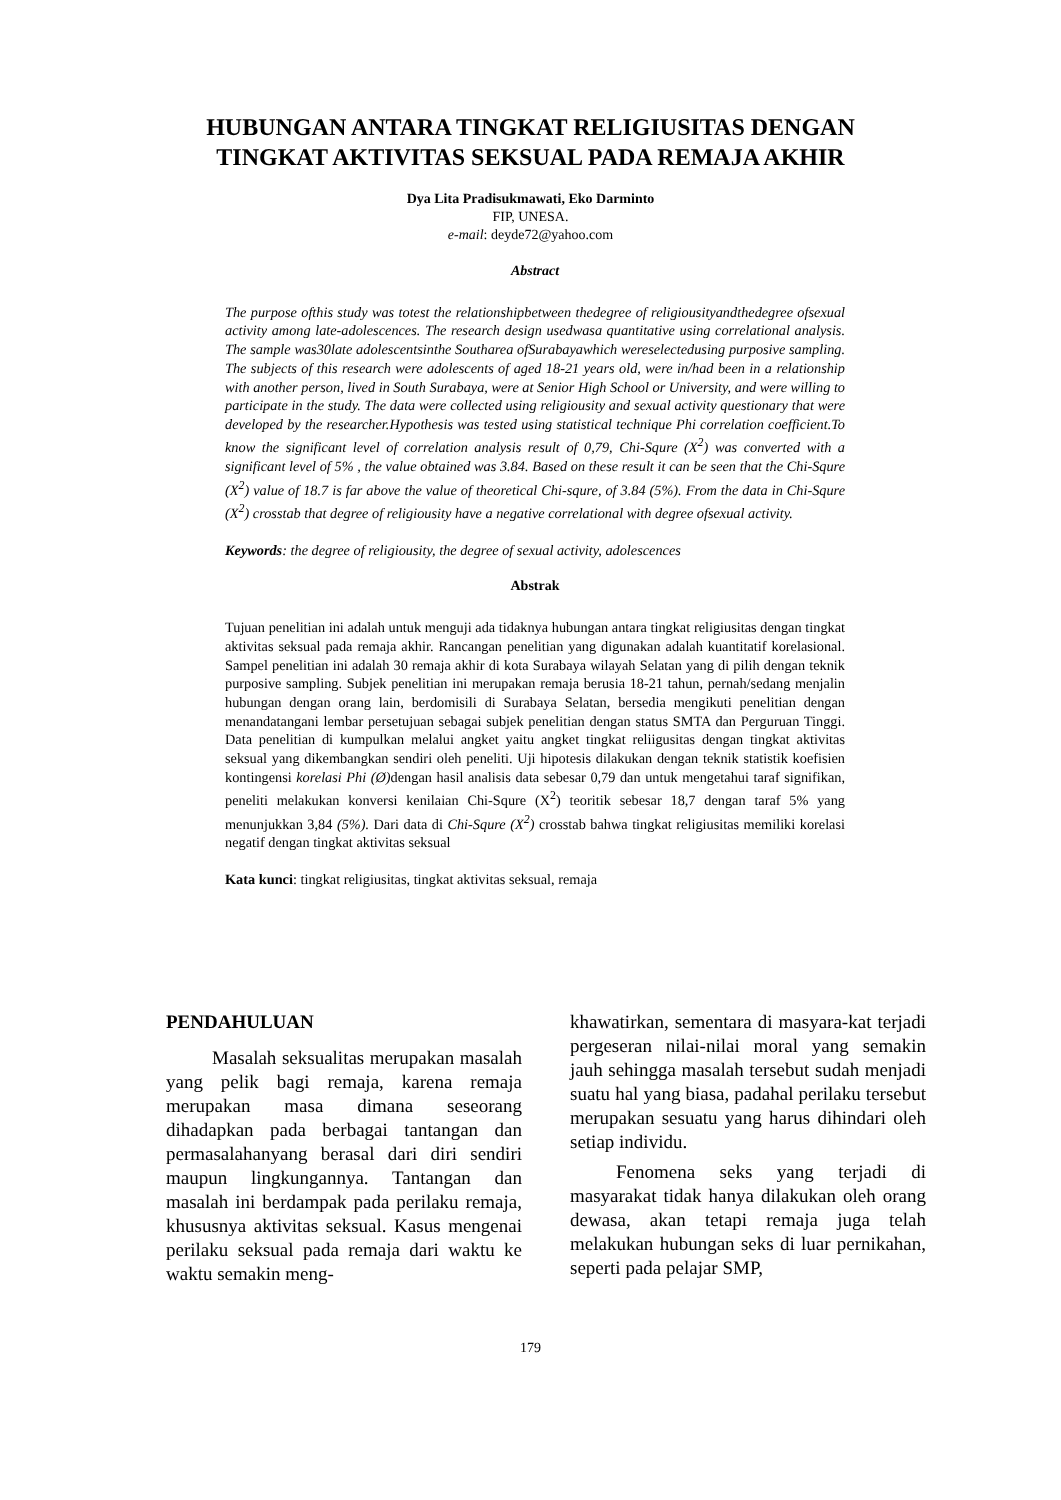HUBUNGAN ANTARA TINGKAT RELIGIUSITAS DENGAN
TINGKAT AKTIVITAS SEKSUAL PADA REMAJA AKHIR
Dya Lita Pradisukmawati, Eko Darminto
FIP, UNESA.
e-mail: deyde72@yahoo.com
Abstract
The purpose ofthis study was totest the relationshipbetween thedegree of religiousityandthedegree ofsexual activity among late-adolescences. The research design usedwasa quantitative using correlational analysis. The sample was30late adolescentsinthe Southarea ofSurabayawhich wereselectedusing purposive sampling. The subjects of this research were adolescents of aged 18-21 years old, were in/had been in a relationship with another person, lived in South Surabaya, were at Senior High School or University, and were willing to participate in the study. The data were collected using religiousity and sexual activity questionary that were developed by the researcher.Hypothesis was tested using statistical technique Phi correlation coefficient.To know the significant level of correlation analysis result of 0,79, Chi-Squre (X<sup>2</sup>) was converted with a significant level of 5% , the value obtained was 3.84. Based on these result it can be seen that the Chi-Squre (X<sup>2</sup>) value of 18.7 is far above the value of theoretical Chi-squre, of 3.84 (5%). From the data in Chi-Squre (X<sup>2</sup>) crosstab that degree of religiousity have a negative correlational with degree ofsexual activity.
Keywords: the degree of religiousity, the degree of sexual activity, adolescences
Abstrak
Tujuan penelitian ini adalah untuk menguji ada tidaknya hubungan antara tingkat religiusitas dengan tingkat aktivitas seksual pada remaja akhir. Rancangan penelitian yang digunakan adalah kuantitatif korelasional. Sampel penelitian ini adalah 30 remaja akhir di kota Surabaya wilayah Selatan yang di pilih dengan teknik purposive sampling. Subjek penelitian ini merupakan remaja berusia 18-21 tahun, pernah/sedang menjalin hubungan dengan orang lain, berdomisili di Surabaya Selatan, bersedia mengikuti penelitian dengan menandatangani lembar persetujuan sebagai subjek penelitian dengan status SMTA dan Perguruan Tinggi. Data penelitian di kumpulkan melalui angket yaitu angket tingkat reliigusitas dengan tingkat aktivitas seksual yang dikembangkan sendiri oleh peneliti. Uji hipotesis dilakukan dengan teknik statistik koefisien kontingensi korelasi Phi (Ø) dengan hasil analisis data sebesar 0,79 dan untuk mengetahui taraf signifikan, peneliti melakukan konversi kenilaian Chi-Squre (X<sup>2</sup>) teoritik sebesar 18,7 dengan taraf 5% yang menunjukkan 3,84 (5%). Dari data di Chi-Squre (X<sup>2</sup>) crosstab bahwa tingkat religiusitas memiliki korelasi negatif dengan tingkat aktivitas seksual
Kata kunci: tingkat religiusitas, tingkat aktivitas seksual, remaja
PENDAHULUAN
Masalah seksualitas merupakan masalah yang pelik bagi remaja, karena remaja merupakan masa dimana seseorang dihadapkan pada berbagai tantangan dan permasalahanyang berasal dari diri sendiri maupun lingkungannya. Tantangan dan masalah ini berdampak pada perilaku remaja, khususnya aktivitas seksual. Kasus mengenai perilaku seksual pada remaja dari waktu ke waktu semakin meng-
khawatirkan, sementara di masyara-kat terjadi pergeseran nilai-nilai moral yang semakin jauh sehingga masalah tersebut sudah menjadi suatu hal yang biasa, padahal perilaku tersebut merupakan sesuatu yang harus dihindari oleh setiap individu.
Fenomena seks yang terjadi di masyarakat tidak hanya dilakukan oleh orang dewasa, akan tetapi remaja juga telah melakukan hubungan seks di luar pernikahan, seperti pada pelajar SMP,
179